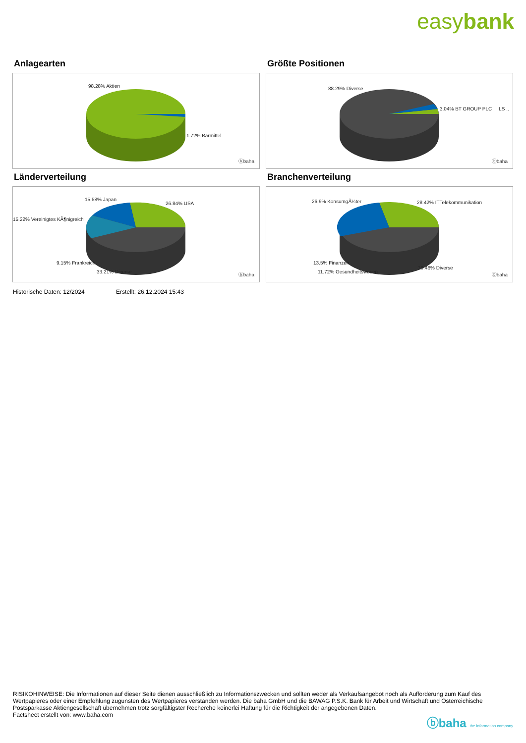easybank
Anlagearten
98.28% Aktien
1.72% Barmittel
ⓑbaha
Größte Positionen
88.29% Diverse
3.04% BT GROUP PLC LS ..
ⓑbaha
Länderverteilung
15.58% Japan
26.84% USA
15.22% Vereinigtes KÃ¶nigreich
9.15% Frankreich
33.21% Diverse
ⓑbaha
Branchenverteilung
26.9% KonsumgÃ¼ter 28.42% ITTelekommunikation
13.5% Finanzen
19.46% Diverse
11.72% Gesundheitswesen
ⓑbaha
Historische Daten: 12/2024 Erstellt: 26.12.2024 15:43
RISIKOHINWEISE: Die Informationen auf dieser Seite dienen ausschließlich zu Informationszwecken und sollten weder als Verkaufsangebot noch als Aufforderung zum Kauf des Wertpapieres oder einer Empfehlung zugunsten des Wertpapieres verstanden werden. Die baha GmbH und die BAWAG P.S.K. Bank für Arbeit und Wirtschaft und Österreichische Postsparkasse Aktiengesellschaft übernehmen trotz sorgfältigster Recherche keinerlei Haftung für die Richtigkeit der angegebenen Daten.
Factsheet erstellt von: www.baha.com
ⓑbaha the information company